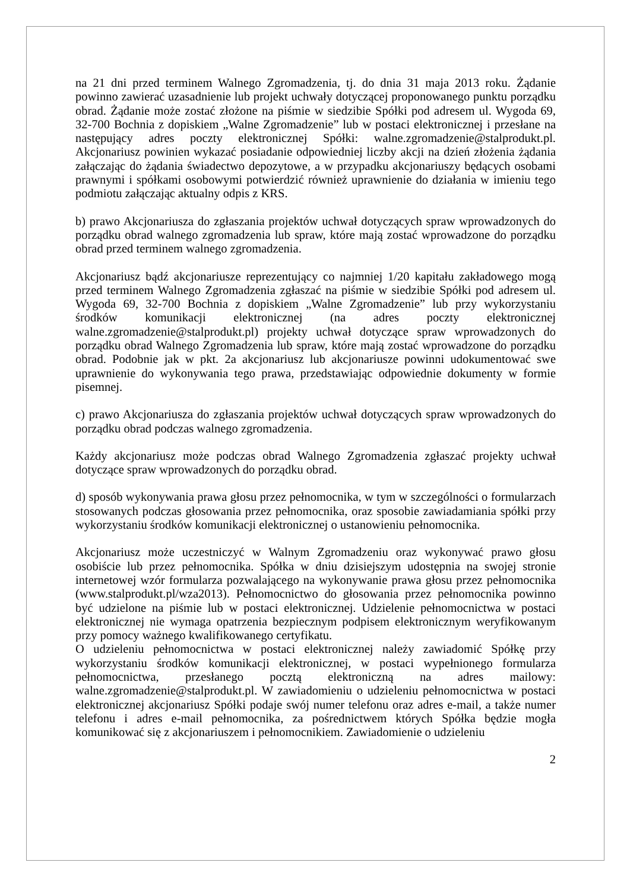na 21 dni przed terminem Walnego Zgromadzenia, tj. do dnia 31 maja 2013 roku. Żądanie powinno zawierać uzasadnienie lub projekt uchwały dotyczącej proponowanego punktu porządku obrad. Żądanie może zostać złożone na piśmie w siedzibie Spółki pod adresem ul. Wygoda 69, 32-700 Bochnia z dopiskiem „Walne Zgromadzenie” lub w postaci elektronicznej i przesłane na następujący adres poczty elektronicznej Spółki: walne.zgromadzenie@stalprodukt.pl. Akcjonariusz powinien wykazać posiadanie odpowiedniej liczby akcji na dzień złożenia żądania załączając do żądania świadectwo depozytowe, a w przypadku akcjonariuszy będących osobami prawnymi i spółkami osobowymi potwierdzić również uprawnienie do działania w imieniu tego podmiotu załączając aktualny odpis z KRS.
b) prawo Akcjonariusza do zgłaszania projektów uchwał dotyczących spraw wprowadzonych do porządku obrad walnego zgromadzenia lub spraw, które mają zostać wprowadzone do porządku obrad przed terminem walnego zgromadzenia.
Akcjonariusz bądź akcjonariusze reprezentujący co najmniej 1/20 kapitału zakładowego mogą przed terminem Walnego Zgromadzenia zgłaszać na piśmie w siedzibie Spółki pod adresem ul. Wygoda 69, 32-700 Bochnia z dopiskiem „Walne Zgromadzenie” lub przy wykorzystaniu środków komunikacji elektronicznej (na adres poczty elektronicznej walne.zgromadzenie@stalprodukt.pl) projekty uchwał dotyczące spraw wprowadzonych do porządku obrad Walnego Zgromadzenia lub spraw, które mają zostać wprowadzone do porządku obrad. Podobnie jak w pkt. 2a akcjonariusz lub akcjonariusze powinni udokumentować swe uprawnienie do wykonywania tego prawa, przedstawiając odpowiednie dokumenty w formie pisemnej.
c) prawo Akcjonariusza do zgłaszania projektów uchwał dotyczących spraw wprowadzonych do porządku obrad podczas walnego zgromadzenia.
Każdy akcjonariusz może podczas obrad Walnego Zgromadzenia zgłaszać projekty uchwał dotyczące spraw wprowadzonych do porządku obrad.
d) sposób wykonywania prawa głosu przez pełnomocnika, w tym w szczególności o formularzach stosowanych podczas głosowania przez pełnomocnika, oraz sposobie zawiadamiania spółki przy wykorzystaniu środków komunikacji elektronicznej o ustanowieniu pełnomocnika.
Akcjonariusz może uczestniczyć w Walnym Zgromadzeniu oraz wykonywać prawo głosu osobiście lub przez pełnomocnika. Spółka w dniu dzisiejszym udostępnia na swojej stronie internetowej wzór formularza pozwalającego na wykonywanie prawa głosu przez pełnomocnika (www.stalprodukt.pl/wza2013). Pełnomocnictwo do głosowania przez pełnomocnika powinno być udzielone na piśmie lub w postaci elektronicznej. Udzielenie pełnomocnictwa w postaci elektronicznej nie wymaga opatrzenia bezpiecznym podpisem elektronicznym weryfikowanym przy pomocy ważnego kwalifikowanego certyfikatu.
O udzieleniu pełnomocnictwa w postaci elektronicznej należy zawiadomić Spółkę przy wykorzystaniu środków komunikacji elektronicznej, w postaci wypełnionego formularza pełnomocnictwa, przesłanego pocztą elektroniczną na adres mailowy: walne.zgromadzenie@stalprodukt.pl. W zawiadomieniu o udzieleniu pełnomocnictwa w postaci elektronicznej akcjonariusz Spółki podaje swój numer telefonu oraz adres e-mail, a także numer telefonu i adres e-mail pełnomocnika, za pośrednictwem których Spółka będzie mogła komunikować się z akcjonariuszem i pełnomocnikiem. Zawiadomienie o udzieleniu
2